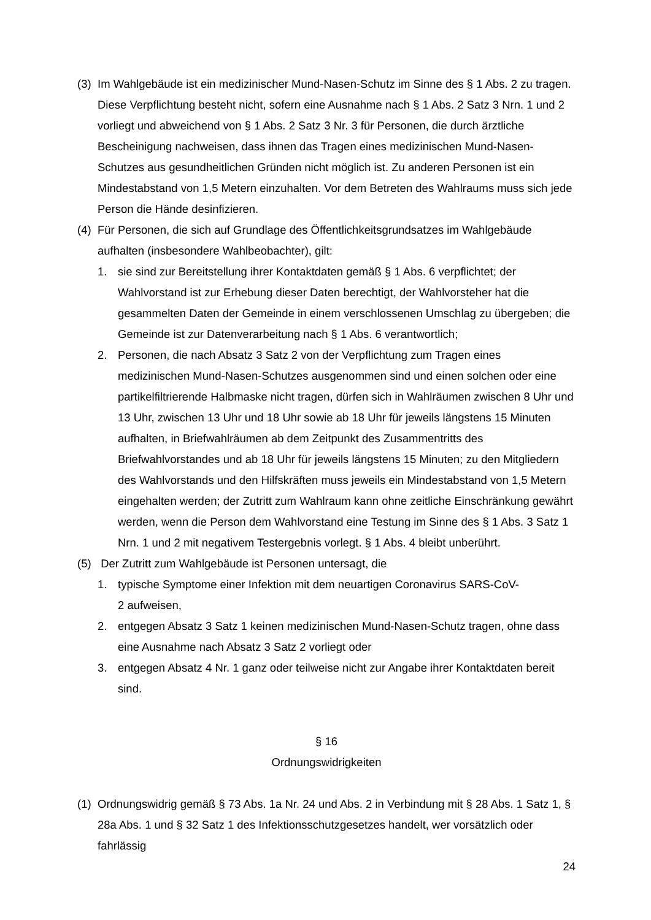(3)
Im Wahlgebäude ist ein medizinischer Mund-Nasen-Schutz im Sinne des § 1 Abs. 2 zu tragen. Diese Verpflichtung besteht nicht, sofern eine Ausnahme nach § 1 Abs. 2 Satz 3 Nrn. 1 und 2 vorliegt und abweichend von § 1 Abs. 2 Satz 3 Nr. 3 für Personen, die durch ärztliche Bescheinigung nachweisen, dass ihnen das Tragen eines medizinischen Mund-Nasen-Schutzes aus gesundheitlichen Gründen nicht möglich ist. Zu anderen Personen ist ein Mindestabstand von 1,5 Metern einzuhalten. Vor dem Betreten des Wahlraums muss sich jede Person die Hände desinfizieren.
(4)
Für Personen, die sich auf Grundlage des Öffentlichkeitsgrundsatzes im Wahlgebäude aufhalten (insbesondere Wahlbeobachter), gilt:
1. sie sind zur Bereitstellung ihrer Kontaktdaten gemäß § 1 Abs. 6 verpflichtet; der Wahlvorstand ist zur Erhebung dieser Daten berechtigt, der Wahlvorsteher hat die gesammelten Daten der Gemeinde in einem verschlossenen Umschlag zu übergeben; die Gemeinde ist zur Datenverarbeitung nach § 1 Abs. 6 verantwortlich;
2. Personen, die nach Absatz 3 Satz 2 von der Verpflichtung zum Tragen eines medizinischen Mund-Nasen-Schutzes ausgenommen sind und einen solchen oder eine partikelfiltrierende Halbmaske nicht tragen, dürfen sich in Wahlräumen zwischen 8 Uhr und 13 Uhr, zwischen 13 Uhr und 18 Uhr sowie ab 18 Uhr für jeweils längstens 15 Minuten aufhalten, in Briefwahlräumen ab dem Zeitpunkt des Zusammentritts des Briefwahlvorstandes und ab 18 Uhr für jeweils längstens 15 Minuten; zu den Mitgliedern des Wahlvorstands und den Hilfskräften muss jeweils ein Mindestabstand von 1,5 Metern eingehalten werden; der Zutritt zum Wahlraum kann ohne zeitliche Einschränkung gewährt werden, wenn die Person dem Wahlvorstand eine Testung im Sinne des § 1 Abs. 3 Satz 1 Nrn. 1 und 2 mit negativem Testergebnis vorlegt. § 1 Abs. 4 bleibt unberührt.
(5)
Der Zutritt zum Wahlgebäude ist Personen untersagt, die
1. typische Symptome einer Infektion mit dem neuartigen Coronavirus SARS-CoV-
2 aufweisen,
2. entgegen Absatz 3 Satz 1 keinen medizinischen Mund-Nasen-Schutz tragen, ohne dass eine Ausnahme nach Absatz 3 Satz 2 vorliegt oder
3. entgegen Absatz 4 Nr. 1 ganz oder teilweise nicht zur Angabe ihrer Kontaktdaten bereit sind.
§ 16
Ordnungswidrigkeiten
(1)
Ordnungswidrig gemäß § 73 Abs. 1a Nr. 24 und Abs. 2 in Verbindung mit § 28 Abs. 1 Satz 1, § 28a Abs. 1 und § 32 Satz 1 des Infektionsschutzgesetzes handelt, wer vorsätzlich oder fahrlässig
24